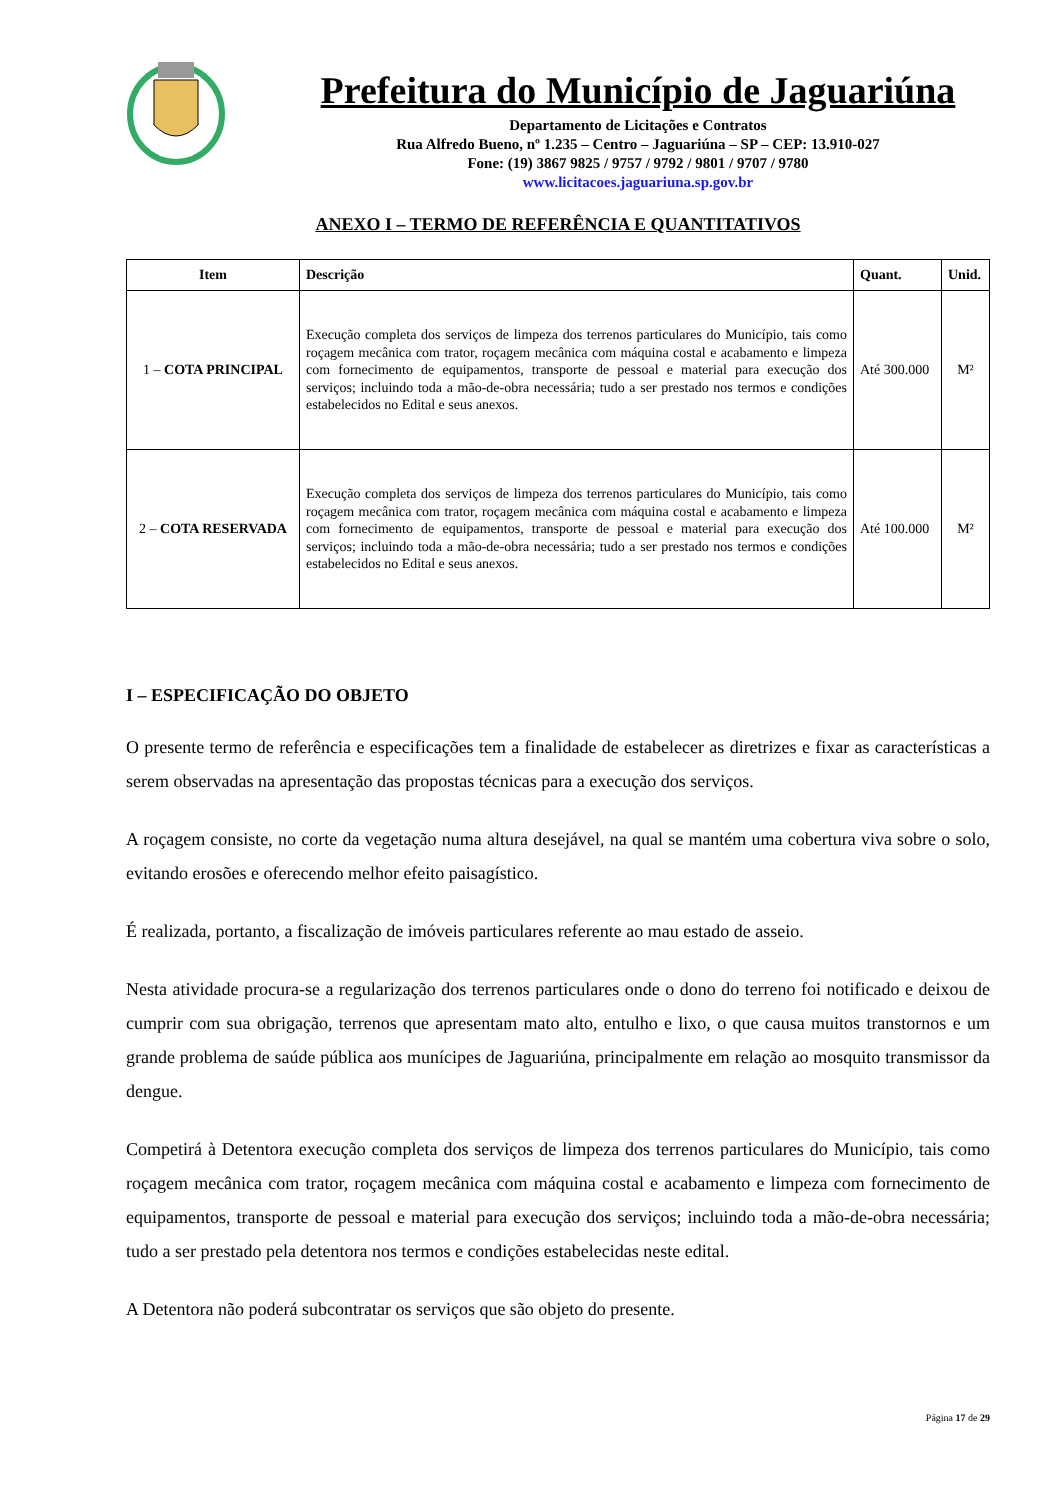Prefeitura do Município de Jaguariúna
Departamento de Licitações e Contratos
Rua Alfredo Bueno, nº 1.235 – Centro – Jaguariúna – SP – CEP: 13.910-027
Fone: (19) 3867 9825 / 9757 / 9792 / 9801 / 9707 / 9780
www.licitacoes.jaguariuna.sp.gov.br
ANEXO I – TERMO DE REFERÊNCIA E QUANTITATIVOS
| Item | Descrição | Quant. | Unid. |
| --- | --- | --- | --- |
| 1 – COTA PRINCIPAL | Execução completa dos serviços de limpeza dos terrenos particulares do Município, tais como roçagem mecânica com trator, roçagem mecânica com máquina costal e acabamento e limpeza com fornecimento de equipamentos, transporte de pessoal e material para execução dos serviços; incluindo toda a mão-de-obra necessária; tudo a ser prestado nos termos e condições estabelecidos no Edital e seus anexos. | Até 300.000 | M² |
| 2 – COTA RESERVADA | Execução completa dos serviços de limpeza dos terrenos particulares do Município, tais como roçagem mecânica com trator, roçagem mecânica com máquina costal e acabamento e limpeza com fornecimento de equipamentos, transporte de pessoal e material para execução dos serviços; incluindo toda a mão-de-obra necessária; tudo a ser prestado nos termos e condições estabelecidos no Edital e seus anexos. | Até 100.000 | M² |
I – ESPECIFICAÇÃO DO OBJETO
O presente termo de referência e especificações tem a finalidade de estabelecer as diretrizes e fixar as características a serem observadas na apresentação das propostas técnicas para a execução dos serviços.
A roçagem consiste, no corte da vegetação numa altura desejável, na qual se mantém uma cobertura viva sobre o solo, evitando erosões e oferecendo melhor efeito paisagístico.
É realizada, portanto, a fiscalização de imóveis particulares referente ao mau estado de asseio.
Nesta atividade procura-se a regularização dos terrenos particulares onde o dono do terreno foi notificado e deixou de cumprir com sua obrigação, terrenos que apresentam mato alto, entulho e lixo, o que causa muitos transtornos e um grande problema de saúde pública aos munícipes de Jaguariúna, principalmente em relação ao mosquito transmissor da dengue.
Competirá à Detentora execução completa dos serviços de limpeza dos terrenos particulares do Município, tais como roçagem mecânica com trator, roçagem mecânica com máquina costal e acabamento e limpeza com fornecimento de equipamentos, transporte de pessoal e material para execução dos serviços; incluindo toda a mão-de-obra necessária; tudo a ser prestado pela detentora nos termos e condições estabelecidas neste edital.
A Detentora não poderá subcontratar os serviços que são objeto do presente.
Página 17 de 29